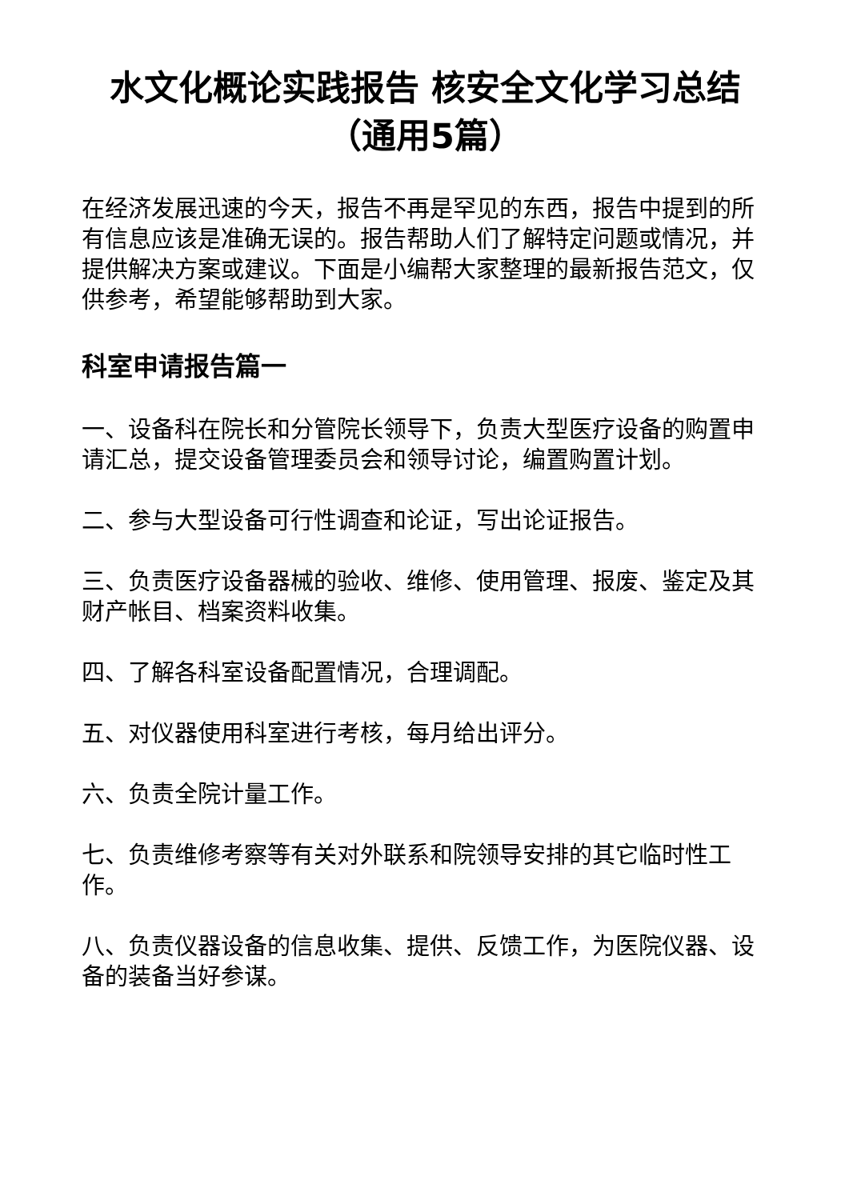水文化概论实践报告 核安全文化学习总结（通用5篇）
在经济发展迅速的今天，报告不再是罕见的东西，报告中提到的所有信息应该是准确无误的。报告帮助人们了解特定问题或情况，并提供解决方案或建议。下面是小编帮大家整理的最新报告范文，仅供参考，希望能够帮助到大家。
科室申请报告篇一
一、设备科在院长和分管院长领导下，负责大型医疗设备的购置申请汇总，提交设备管理委员会和领导讨论，编置购置计划。
二、参与大型设备可行性调查和论证，写出论证报告。
三、负责医疗设备器械的验收、维修、使用管理、报废、鉴定及其财产帐目、档案资料收集。
四、了解各科室设备配置情况，合理调配。
五、对仪器使用科室进行考核，每月给出评分。
六、负责全院计量工作。
七、负责维修考察等有关对外联系和院领导安排的其它临时性工作。
八、负责仪器设备的信息收集、提供、反馈工作，为医院仪器、设备的装备当好参谋。